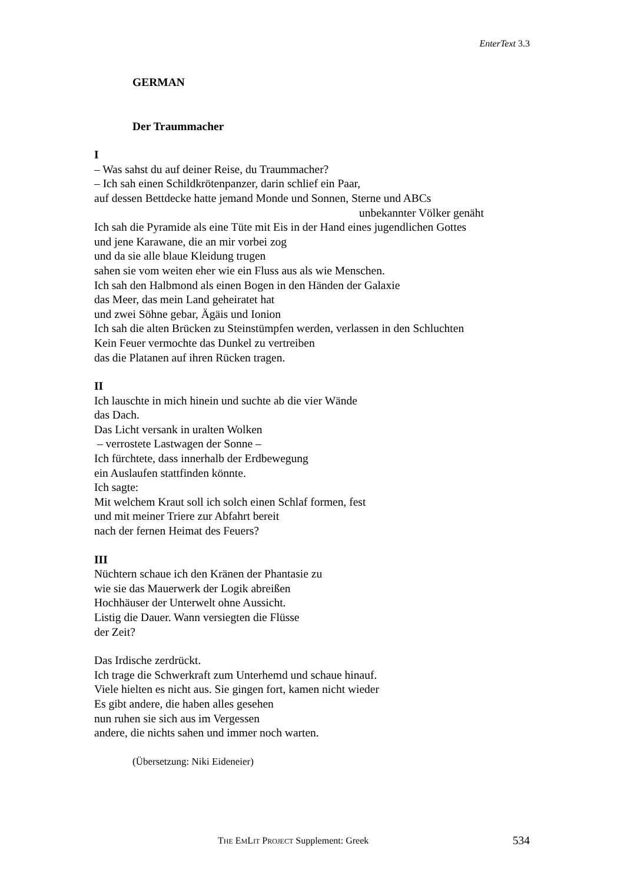EnterText 3.3
GERMAN
Der Traummacher
I
– Was sahst du auf deiner Reise, du Traummacher?
– Ich sah einen Schildkrötenpanzer, darin schlief ein Paar,
auf dessen Bettdecke hatte jemand Monde und Sonnen, Sterne und ABCs
unbekannter Völker genäht
Ich sah die Pyramide als eine Tüte mit Eis in der Hand eines jugendlichen Gottes
und jene Karawane, die an mir vorbei zog
und da sie alle blaue Kleidung trugen
sahen sie vom weiten eher wie ein Fluss aus als wie Menschen.
Ich sah den Halbmond als einen Bogen in den Händen der Galaxie
das Meer, das mein Land geheiratet hat
und zwei Söhne gebar, Ägäis und Ionion
Ich sah die alten Brücken zu Steinstümpfen werden, verlassen in den Schluchten
Kein Feuer vermochte das Dunkel zu vertreiben
das die Platanen auf ihren Rücken tragen.
II
Ich lauschte in mich hinein und suchte ab die vier Wände
das Dach.
Das Licht versank in uralten Wolken
– verrostete Lastwagen der Sonne –
Ich fürchtete, dass innerhalb der Erdbewegung
ein Auslaufen stattfinden könnte.
Ich sagte:
Mit welchem Kraut soll ich solch einen Schlaf formen, fest
und mit meiner Triere zur Abfahrt bereit
nach der fernen Heimat des Feuers?
III
Nüchtern schaue ich den Kränen der Phantasie zu
wie sie das Mauerwerk der Logik abreißen
Hochhäuser der Unterwelt ohne Aussicht.
Listig die Dauer. Wann versiegten die Flüsse
der Zeit?
Das Irdische zerdrückt.
Ich trage die Schwerkraft zum Unterhemd und schaue hinauf.
Viele hielten es nicht aus. Sie gingen fort, kamen nicht wieder
Es gibt andere, die haben alles gesehen
nun ruhen sie sich aus im Vergessen
andere, die nichts sahen und immer noch warten.
(Übersetzung: Niki Eideneier)
THE EMLIT PROJECT Supplement: Greek 534